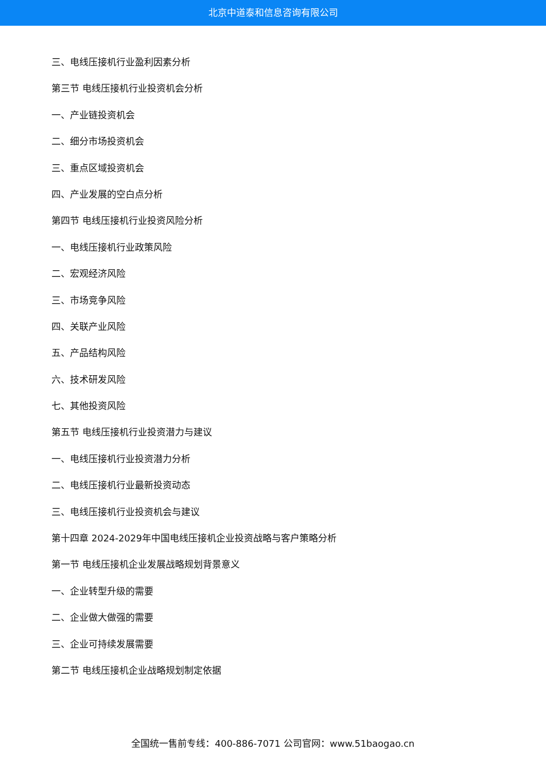北京中道泰和信息咨询有限公司
三、电线压接机行业盈利因素分析
第三节 电线压接机行业投资机会分析
一、产业链投资机会
二、细分市场投资机会
三、重点区域投资机会
四、产业发展的空白点分析
第四节 电线压接机行业投资风险分析
一、电线压接机行业政策风险
二、宏观经济风险
三、市场竞争风险
四、关联产业风险
五、产品结构风险
六、技术研发风险
七、其他投资风险
第五节 电线压接机行业投资潜力与建议
一、电线压接机行业投资潜力分析
二、电线压接机行业最新投资动态
三、电线压接机行业投资机会与建议
第十四章 2024-2029年中国电线压接机企业投资战略与客户策略分析
第一节 电线压接机企业发展战略规划背景意义
一、企业转型升级的需要
二、企业做大做强的需要
三、企业可持续发展需要
第二节 电线压接机企业战略规划制定依据
全国统一售前专线：400-886-7071 公司官网：www.51baogao.cn